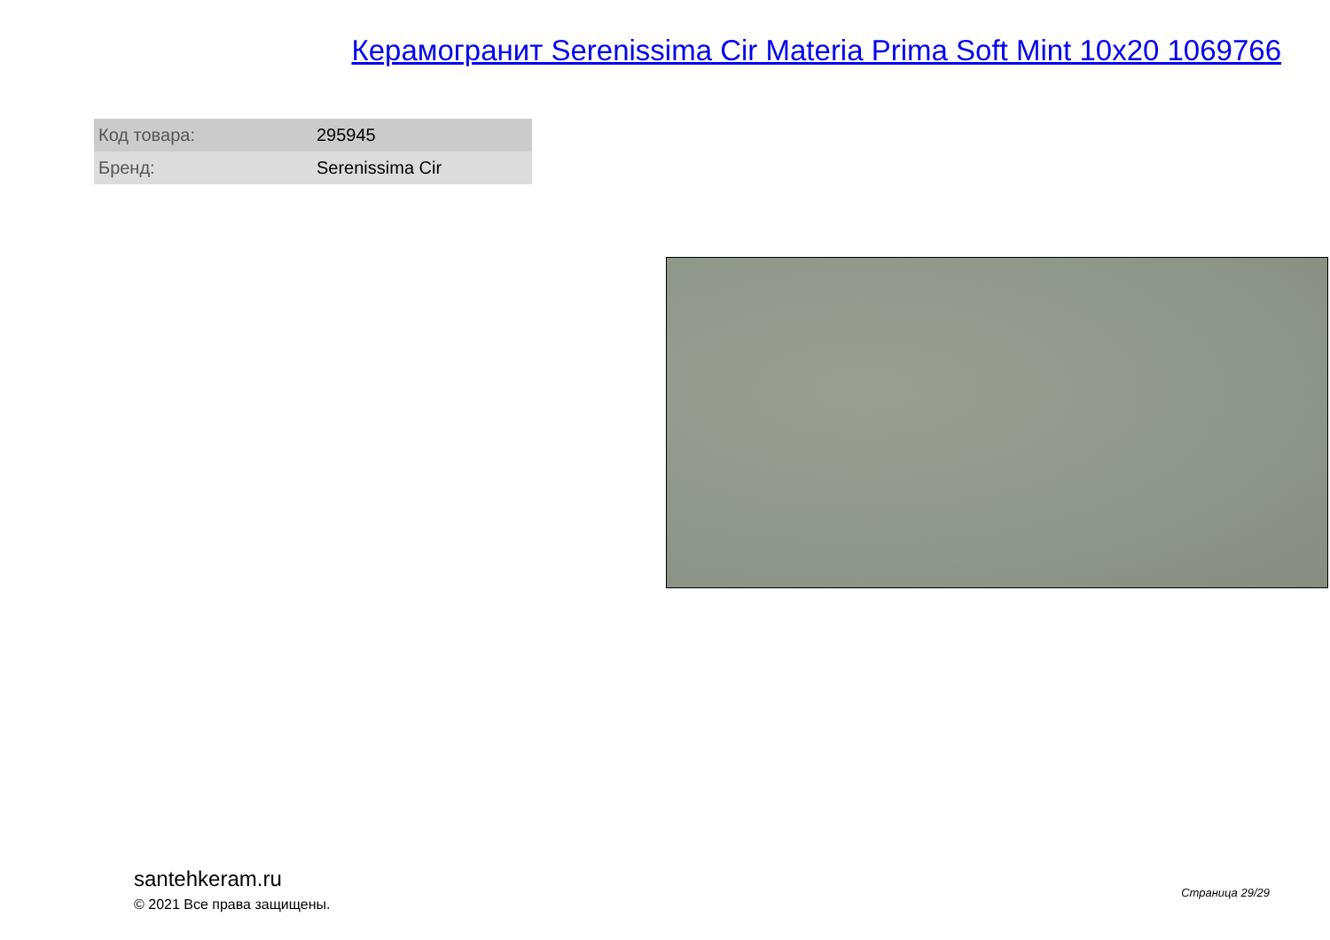Керамогранит Serenissima Cir Materia Prima Soft Mint 10x20 1069766
| Код товара: | 295945 |
| Бренд: | Serenissima Cir |
santehkeram.ru
© 2021 Все права защищены.
Страница 29/29